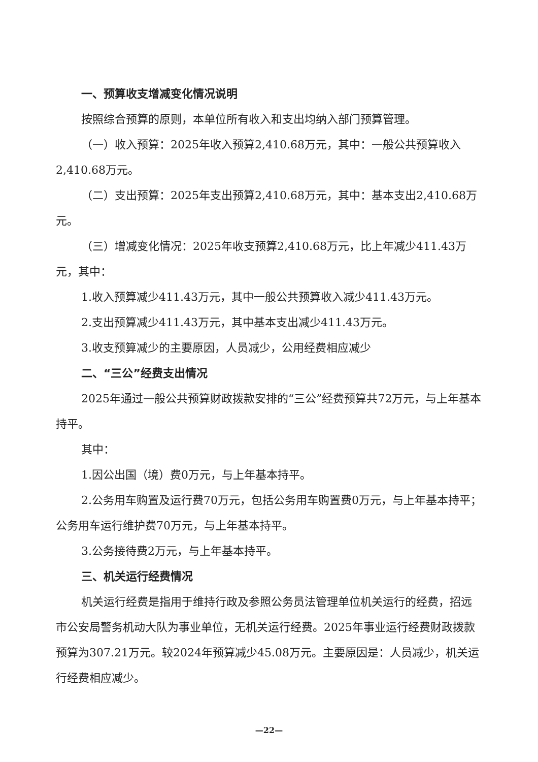一、预算收支增减变化情况说明
按照综合预算的原则，本单位所有收入和支出均纳入部门预算管理。
（一）收入预算：2025年收入预算2,410.68万元，其中：一般公共预算收入2,410.68万元。
（二）支出预算：2025年支出预算2,410.68万元，其中：基本支出2,410.68万元。
（三）增减变化情况：2025年收支预算2,410.68万元，比上年减少411.43万元，其中：
1.收入预算减少411.43万元，其中一般公共预算收入减少411.43万元。
2.支出预算减少411.43万元，其中基本支出减少411.43万元。
3.收支预算减少的主要原因，人员减少，公用经费相应减少
二、“三公”经费支出情况
2025年通过一般公共预算财政拨款安排的“三公”经费预算共72万元，与上年基本持平。
其中：
1.因公出国（境）费0万元，与上年基本持平。
2.公务用车购置及运行费70万元，包括公务用车购置费0万元，与上年基本持平；公务用车运行维护费70万元，与上年基本持平。
3.公务接待费2万元，与上年基本持平。
三、机关运行经费情况
机关运行经费是指用于维持行政及参照公务员法管理单位机关运行的经费，招远市公安局警务机动大队为事业单位，无机关运行经费。2025年事业运行经费财政拨款预算为307.21万元。较2024年预算减少45.08万元。主要原因是：人员减少，机关运行经费相应减少。
—22—